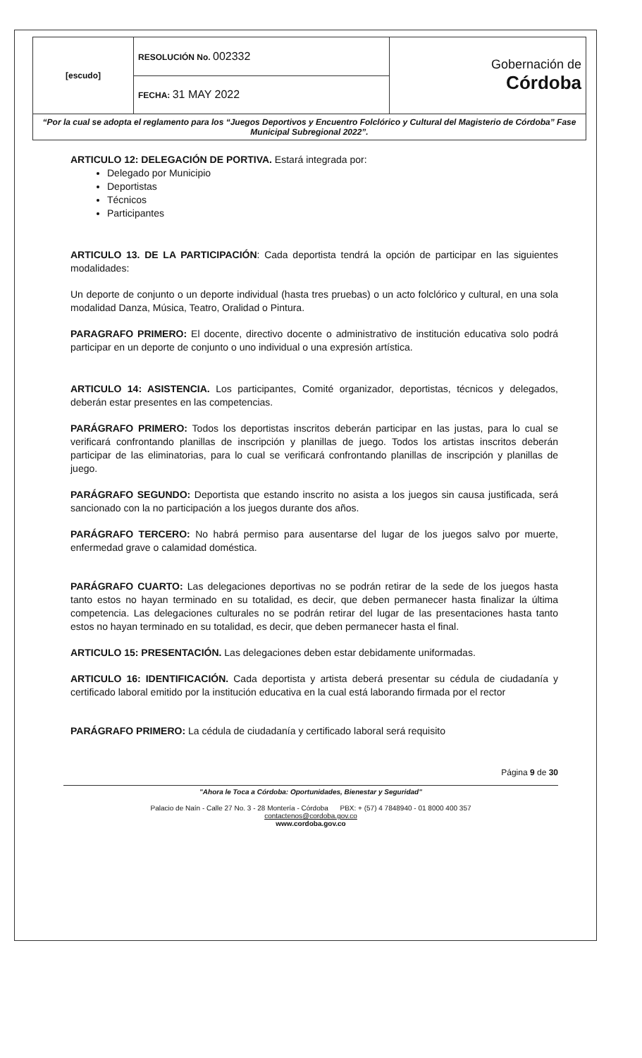| [escudo] | RESOLUCIÓN No. 002332 | Gobernación de Córdoba |
| | FECHA: 31 MAY 2022 | |
| “Por la cual se adopta el reglamento para los “Juegos Deportivos y Encuentro Folclórico y Cultural del Magisterio de Córdoba” Fase Municipal Subregional 2022”. | | |
ARTICULO 12: DELEGACIÓN DE PORTIVA. Estará integrada por:
Delegado por Municipio
Deportistas
Técnicos
Participantes
ARTICULO 13. DE LA PARTICIPACIÓN: Cada deportista tendrá la opción de participar en las siguientes modalidades:
Un deporte de conjunto o un deporte individual (hasta tres pruebas) o un acto folclórico y cultural, en una sola modalidad Danza, Música, Teatro, Oralidad o Pintura.
PARAGRAFO PRIMERO: El docente, directivo docente o administrativo de institución educativa solo podrá participar en un deporte de conjunto o uno individual o una expresión artística.
ARTICULO 14: ASISTENCIA. Los participantes, Comité organizador, deportistas, técnicos y delegados, deberán estar presentes en las competencias.
PARÁGRAFO PRIMERO: Todos los deportistas inscritos deberán participar en las justas, para lo cual se verificará confrontando planillas de inscripción y planillas de juego. Todos los artistas inscritos deberán participar de las eliminatorias, para lo cual se verificará confrontando planillas de inscripción y planillas de juego.
PARÁGRAFO SEGUNDO: Deportista que estando inscrito no asista a los juegos sin causa justificada, será sancionado con la no participación a los juegos durante dos años.
PARÁGRAFO TERCERO: No habrá permiso para ausentarse del lugar de los juegos salvo por muerte, enfermedad grave o calamidad doméstica.
PARÁGRAFO CUARTO: Las delegaciones deportivas no se podrán retirar de la sede de los juegos hasta tanto estos no hayan terminado en su totalidad, es decir, que deben permanecer hasta finalizar la última competencia. Las delegaciones culturales no se podrán retirar del lugar de las presentaciones hasta tanto estos no hayan terminado en su totalidad, es decir, que deben permanecer hasta el final.
ARTICULO 15: PRESENTACIÓN. Las delegaciones deben estar debidamente uniformadas.
ARTICULO 16: IDENTIFICACIÓN. Cada deportista y artista deberá presentar su cédula de ciudadanía y certificado laboral emitido por la institución educativa en la cual está laborando firmada por el rector
PARÁGRAFO PRIMERO: La cédula de ciudadanía y certificado laboral será requisito
Página 9 de 30
"Ahora le Toca a Córdoba: Oportunidades, Bienestar y Seguridad"
Palacio de Naín - Calle 27 No. 3 - 28 Montería - Córdoba PBX: + (57) 4 7848940 - 01 8000 400 357
contactenos@cordoba.gov.co
www.cordoba.gov.co